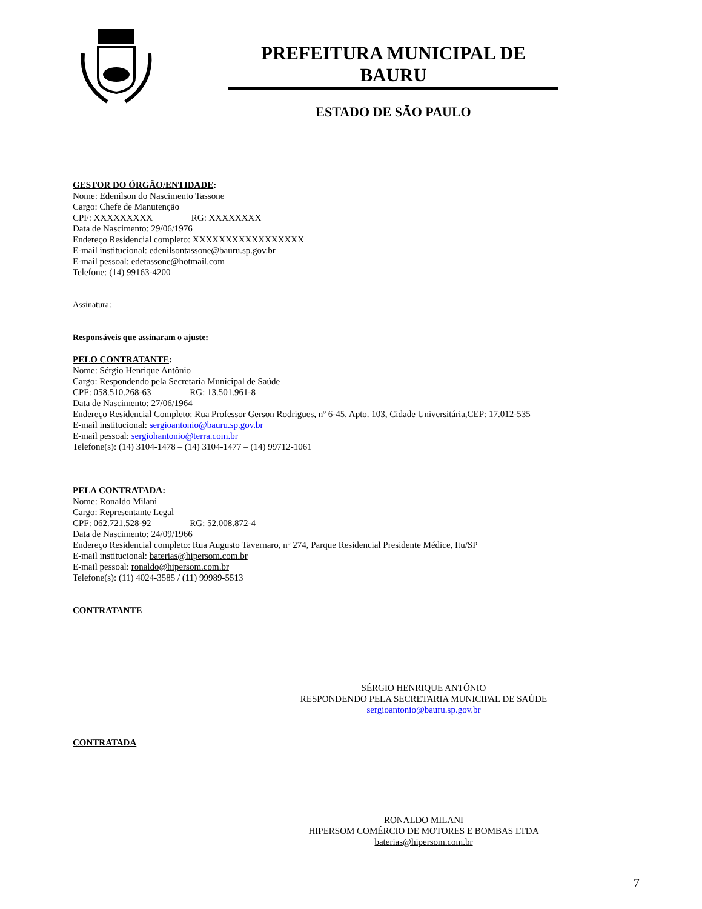PREFEITURA MUNICIPAL DE BAURU
ESTADO DE SÃO PAULO
GESTOR DO ÓRGÃO/ENTIDADE:
Nome: Edenilson do Nascimento Tassone
Cargo: Chefe de Manutenção
CPF: XXXXXXXXX RG: XXXXXXXX
Data de Nascimento: 29/06/1976
Endereço Residencial completo: XXXXXXXXXXXXXXXXX
E-mail institucional: edenilsontassone@bauru.sp.gov.br
E-mail pessoal: edetassone@hotmail.com
Telefone: (14) 99163-4200
Assinatura: ______________________________________________________
Responsáveis que assinaram o ajuste:
PELO CONTRATANTE:
Nome: Sérgio Henrique Antônio
Cargo: Respondendo pela Secretaria Municipal de Saúde
CPF: 058.510.268-63 RG: 13.501.961-8
Data de Nascimento: 27/06/1964
Endereço Residencial Completo: Rua Professor Gerson Rodrigues, nº 6-45, Apto. 103, Cidade Universitária,CEP: 17.012-535
E-mail institucional: sergioantonio@bauru.sp.gov.br
E-mail pessoal: sergiohantonio@terra.com.br
Telefone(s): (14) 3104-1478 – (14) 3104-1477 – (14) 99712-1061
PELA CONTRATADA:
Nome: Ronaldo Milani
Cargo: Representante Legal
CPF: 062.721.528-92 RG: 52.008.872-4
Data de Nascimento: 24/09/1966
Endereço Residencial completo: Rua Augusto Tavernaro, nº 274, Parque Residencial Presidente Médice, Itu/SP
E-mail institucional: baterias@hipersom.com.br
E-mail pessoal: ronaldo@hipersom.com.br
Telefone(s): (11) 4024-3585 / (11) 99989-5513
CONTRATANTE
SÉRGIO HENRIQUE ANTÔNIO
RESPONDENDO PELA SECRETARIA MUNICIPAL DE SAÚDE
sergioantonio@bauru.sp.gov.br
CONTRATADA
RONALDO MILANI
HIPERSOM COMÉRCIO DE MOTORES E BOMBAS LTDA
baterias@hipersom.com.br
7